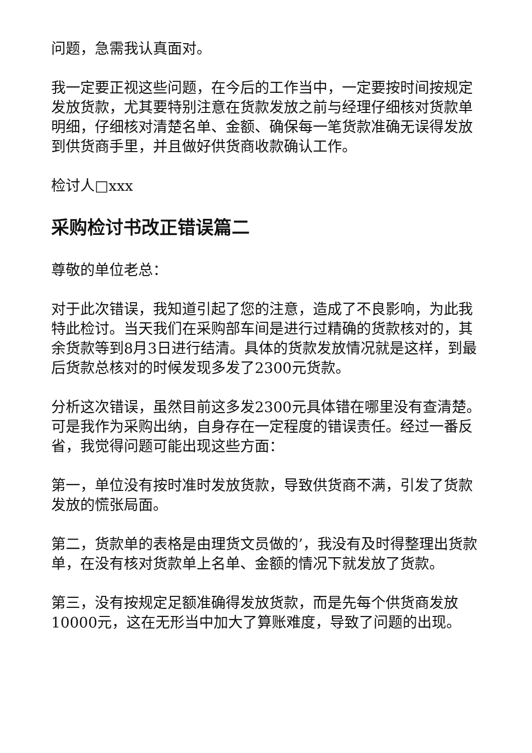问题，急需我认真面对。
我一定要正视这些问题，在今后的工作当中，一定要按时间按规定发放货款，尤其要特别注意在货款发放之前与经理仔细核对货款单明细，仔细核对清楚名单、金额、确保每一笔货款准确无误得发放到供货商手里，并且做好供货商收款确认工作。
检讨人□xxx
采购检讨书改正错误篇二
尊敬的单位老总：
对于此次错误，我知道引起了您的注意，造成了不良影响，为此我特此检讨。当天我们在采购部车间是进行过精确的货款核对的，其余货款等到8月3日进行结清。具体的货款发放情况就是这样，到最后货款总核对的时候发现多发了2300元货款。
分析这次错误，虽然目前这多发2300元具体错在哪里没有查清楚。可是我作为采购出纳，自身存在一定程度的错误责任。经过一番反省，我觉得问题可能出现这些方面：
第一，单位没有按时准时发放货款，导致供货商不满，引发了货款发放的慌张局面。
第二，货款单的表格是由理货文员做的’，我没有及时得整理出货款单，在没有核对货款单上名单、金额的情况下就发放了货款。
第三，没有按规定足额准确得发放货款，而是先每个供货商发放10000元，这在无形当中加大了算账难度，导致了问题的出现。